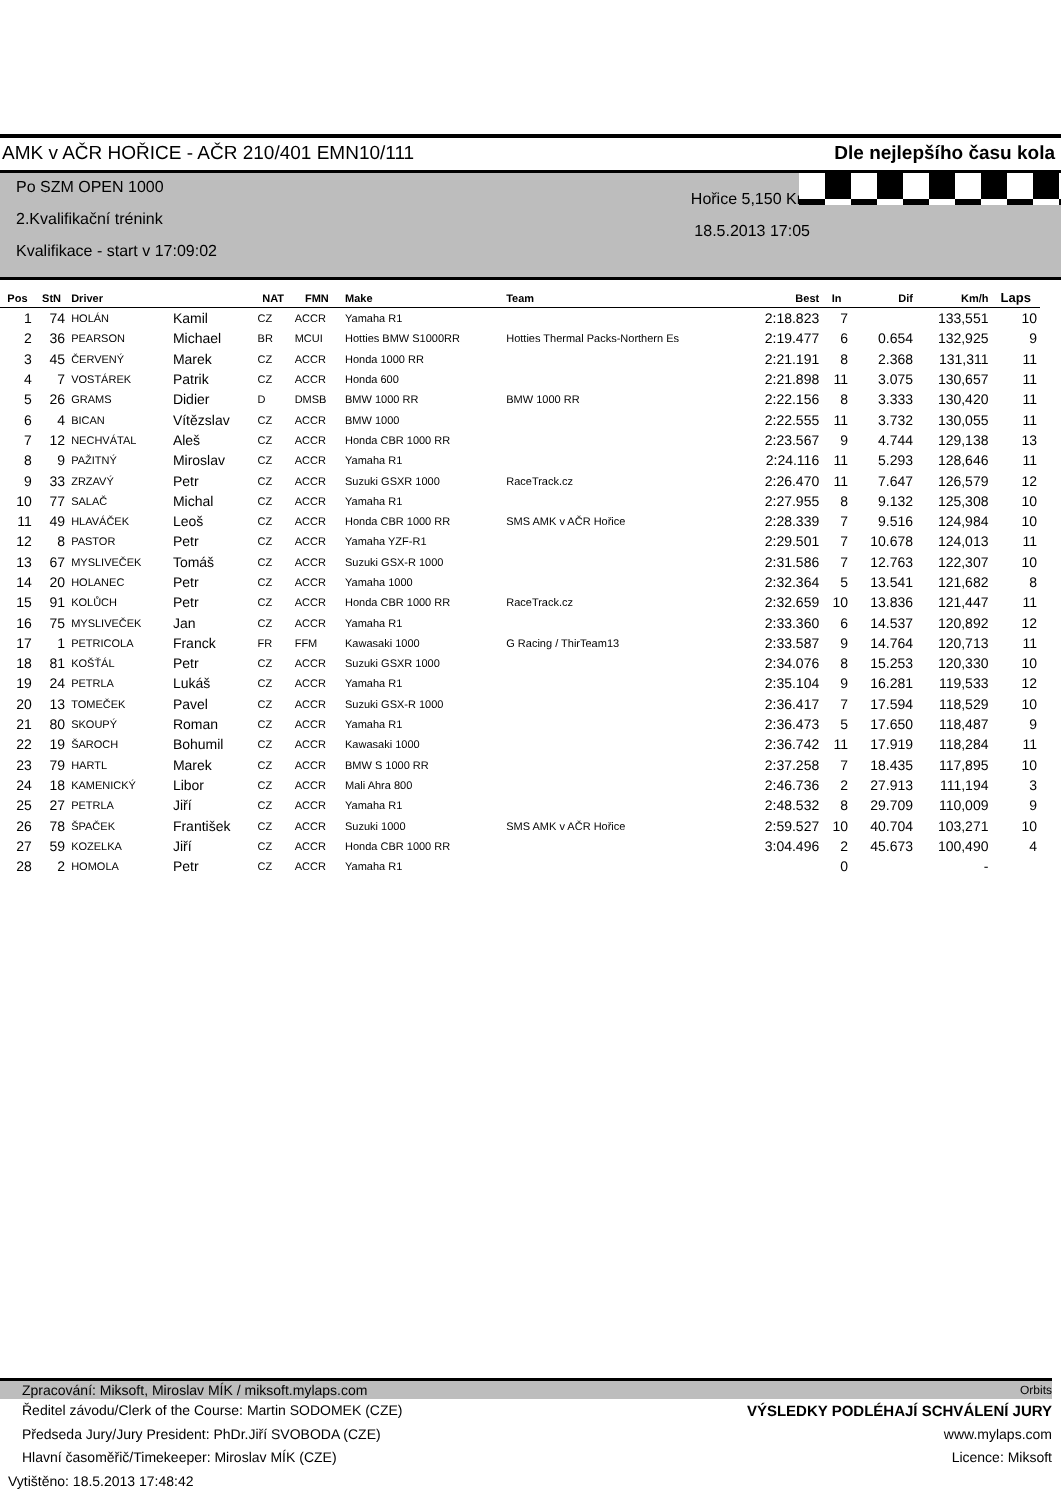AMK v AČR HOŘICE - AČR 210/401 EMN10/111 Dle nejlepšího času kola
Po SZM OPEN 1000
2.Kvalifikační trénink
Kvalifikace - start v 17:09:02
Hořice 5,150 Km
18.5.2013 17:05
| Pos | StN | Driver | | NAT | FMN | Make | Team | Best | In | Dif | Km/h | Laps |
| --- | --- | --- | --- | --- | --- | --- | --- | --- | --- | --- | --- | --- |
| 1 | 74 | HOLÁN | Kamil | CZ | ACCR | Yamaha R1 | | 2:18.823 | 7 | | 133,551 | 10 |
| 2 | 36 | PEARSON | Michael | BR | MCUI | Hotties BMW S1000RR | Hotties Thermal Packs-Northern Es | 2:19.477 | 6 | 0.654 | 132,925 | 9 |
| 3 | 45 | ČERVENÝ | Marek | CZ | ACCR | Honda 1000 RR | | 2:21.191 | 8 | 2.368 | 131,311 | 11 |
| 4 | 7 | VOSTÁREK | Patrik | CZ | ACCR | Honda 600 | | 2:21.898 | 11 | 3.075 | 130,657 | 11 |
| 5 | 26 | GRAMS | Didier | D | DMSB | BMW 1000 RR | BMW 1000 RR | 2:22.156 | 8 | 3.333 | 130,420 | 11 |
| 6 | 4 | BICAN | Vítězslav | CZ | ACCR | BMW 1000 | | 2:22.555 | 11 | 3.732 | 130,055 | 11 |
| 7 | 12 | NECHVÁTAL | Aleš | CZ | ACCR | Honda CBR 1000 RR | | 2:23.567 | 9 | 4.744 | 129,138 | 13 |
| 8 | 9 | PAŽITNÝ | Miroslav | CZ | ACCR | Yamaha R1 | | 2:24.116 | 11 | 5.293 | 128,646 | 11 |
| 9 | 33 | ZRZAVÝ | Petr | CZ | ACCR | Suzuki GSXR 1000 | RaceTrack.cz | 2:26.470 | 11 | 7.647 | 126,579 | 12 |
| 10 | 77 | SALAČ | Michal | CZ | ACCR | Yamaha R1 | | 2:27.955 | 8 | 9.132 | 125,308 | 10 |
| 11 | 49 | HLAVÁČEK | Leoš | CZ | ACCR | Honda CBR 1000 RR | SMS AMK v AČR Hořice | 2:28.339 | 7 | 9.516 | 124,984 | 10 |
| 12 | 8 | PASTOR | Petr | CZ | ACCR | Yamaha YZF-R1 | | 2:29.501 | 7 | 10.678 | 124,013 | 11 |
| 13 | 67 | MYSLIVEČEK | Tomáš | CZ | ACCR | Suzuki GSX-R 1000 | | 2:31.586 | 7 | 12.763 | 122,307 | 10 |
| 14 | 20 | HOLANEC | Petr | CZ | ACCR | Yamaha 1000 | | 2:32.364 | 5 | 13.541 | 121,682 | 8 |
| 15 | 91 | KOLŮCH | Petr | CZ | ACCR | Honda CBR 1000 RR | RaceTrack.cz | 2:32.659 | 10 | 13.836 | 121,447 | 11 |
| 16 | 75 | MYSLIVEČEK | Jan | CZ | ACCR | Yamaha R1 | | 2:33.360 | 6 | 14.537 | 120,892 | 12 |
| 17 | 1 | PETRICOLA | Franck | FR | FFM | Kawasaki 1000 | G Racing / ThirTeam13 | 2:33.587 | 9 | 14.764 | 120,713 | 11 |
| 18 | 81 | KOŠŤÁL | Petr | CZ | ACCR | Suzuki GSXR 1000 | | 2:34.076 | 8 | 15.253 | 120,330 | 10 |
| 19 | 24 | PETRLA | Lukáš | CZ | ACCR | Yamaha R1 | | 2:35.104 | 9 | 16.281 | 119,533 | 12 |
| 20 | 13 | TOMEČEK | Pavel | CZ | ACCR | Suzuki GSX-R 1000 | | 2:36.417 | 7 | 17.594 | 118,529 | 10 |
| 21 | 80 | SKOUPÝ | Roman | CZ | ACCR | Yamaha R1 | | 2:36.473 | 5 | 17.650 | 118,487 | 9 |
| 22 | 19 | ŠAROCH | Bohumil | CZ | ACCR | Kawasaki 1000 | | 2:36.742 | 11 | 17.919 | 118,284 | 11 |
| 23 | 79 | HARTL | Marek | CZ | ACCR | BMW S 1000 RR | | 2:37.258 | 7 | 18.435 | 117,895 | 10 |
| 24 | 18 | KAMENICKÝ | Libor | CZ | ACCR | Mali Ahra 800 | | 2:46.736 | 2 | 27.913 | 111,194 | 3 |
| 25 | 27 | PETRLA | Jiří | CZ | ACCR | Yamaha R1 | | 2:48.532 | 8 | 29.709 | 110,009 | 9 |
| 26 | 78 | ŠPAČEK | František | CZ | ACCR | Suzuki 1000 | SMS AMK v AČR Hořice | 2:59.527 | 10 | 40.704 | 103,271 | 10 |
| 27 | 59 | KOZELKA | Jiří | CZ | ACCR | Honda CBR 1000 RR | | 3:04.496 | 2 | 45.673 | 100,490 | 4 |
| 28 | 2 | HOMOLA | Petr | CZ | ACCR | Yamaha R1 | | | 0 | | - | |
Zpracování: Miksoft, Miroslav MÍK / miksoft.mylaps.com Orbits
Ředitel závodu/Clerk of the Course: Martin SODOMEK (CZE) VÝSLEDKY PODLÉHAJÍ SCHVÁLENÍ JURY
Předseda Jury/Jury President: PhDr.Jiří SVOBODA (CZE) www.mylaps.com
Hlavní časoměřič/Timekeeper: Miroslav MÍK (CZE) Licence: Miksoft
Vytištěno: 18.5.2013 17:48:42